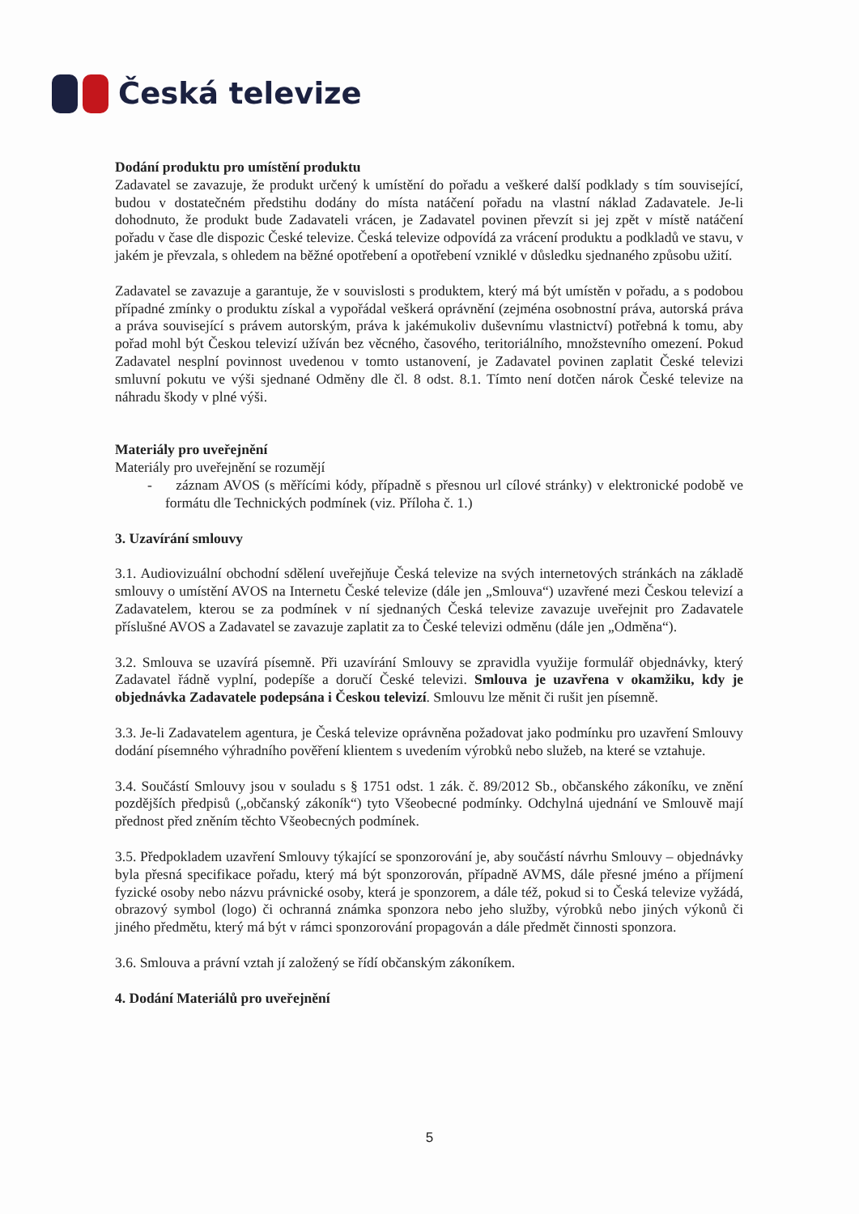Česká televize
Dodání produktu pro umístění produktu
Zadavatel se zavazuje, že produkt určený k umístění do pořadu a veškeré další podklady s tím související, budou v dostatečném předstihu dodány do místa natáčení pořadu na vlastní náklad Zadavatele. Je-li dohodnuto, že produkt bude Zadavateli vrácen, je Zadavatel povinen převzít si jej zpět v místě natáčení pořadu v čase dle dispozic České televize. Česká televize odpovídá za vrácení produktu a podkladů ve stavu, v jakém je převzala, s ohledem na běžné opotřebení a opotřebení vzniklé v důsledku sjednaného způsobu užití.
Zadavatel se zavazuje a garantuje, že v souvislosti s produktem, který má být umístěn v pořadu, a s podobou případné zmínky o produktu získal a vypořádal veškerá oprávnění (zejména osobnostní práva, autorská práva a práva související s právem autorským, práva k jakémukoliv duševnímu vlastnictví) potřebná k tomu, aby pořad mohl být Českou televizí užíván bez věcného, časového, teritoriálního, množstevního omezení. Pokud Zadavatel nesplní povinnost uvedenou v tomto ustanovení, je Zadavatel povinen zaplatit České televizi smluvní pokutu ve výši sjednané Odměny dle čl. 8 odst. 8.1. Tímto není dotčen nárok České televize na náhradu škody v plné výši.
Materiály pro uveřejnění
Materiály pro uveřejnění se rozumějí
- záznam AVOS (s měřícími kódy, případně s přesnou url cílové stránky) v elektronické podobě ve formátu dle Technických podmínek (viz. Příloha č. 1.)
3. Uzavírání smlouvy
3.1. Audiovizuální obchodní sdělení uveřejňuje Česká televize na svých internetových stránkách na základě smlouvy o umístění AVOS na Internetu České televize (dále jen „Smlouva“) uzavřené mezi Českou televizí a Zadavatelem, kterou se za podmínek v ní sjednaných Česká televize zavazuje uveřejnit pro Zadavatele příslušné AVOS a Zadavatel se zavazuje zaplatit za to České televizi odměnu (dále jen „Odměna“).
3.2. Smlouva se uzavírá písemně. Při uzavírání Smlouvy se zpravidla využije formulář objednávky, který Zadavatel řádně vyplní, podepíše a doručí České televizi. Smlouva je uzavřena v okamžiku, kdy je objednávka Zadavatele podepsána i Českou televizí. Smlouvu lze měnit či rušit jen písemně.
3.3. Je-li Zadavatelem agentura, je Česká televize oprávněna požadovat jako podmínku pro uzavření Smlouvy dodání písemného výhradního pověření klientem s uvedením výrobků nebo služeb, na které se vztahuje.
3.4. Součástí Smlouvy jsou v souladu s § 1751 odst. 1 zák. č. 89/2012 Sb., občanského zákoníku, ve znění pozdějších předpisů („občanský zákoník“) tyto Všeobecné podmínky. Odchylná ujednání ve Smlouvě mají přednost před zněním těchto Všeobecných podmínek.
3.5. Předpokladem uzavření Smlouvy týkající se sponzorování je, aby součástí návrhu Smlouvy – objednávky byla přesná specifikace pořadu, který má být sponzorován, případně AVMS, dále přesné jméno a příjmení fyzické osoby nebo názvu právnické osoby, která je sponzorem, a dále též, pokud si to Česká televize vyžádá, obrazový symbol (logo) či ochranná známka sponzora nebo jeho služby, výrobků nebo jiných výkonů či jiného předmětu, který má být v rámci sponzorování propagován a dále předmět činnosti sponzora.
3.6. Smlouva a právní vztah jí založený se řídí občanským zákoníkem.
4. Dodání Materiálů pro uveřejnění
5